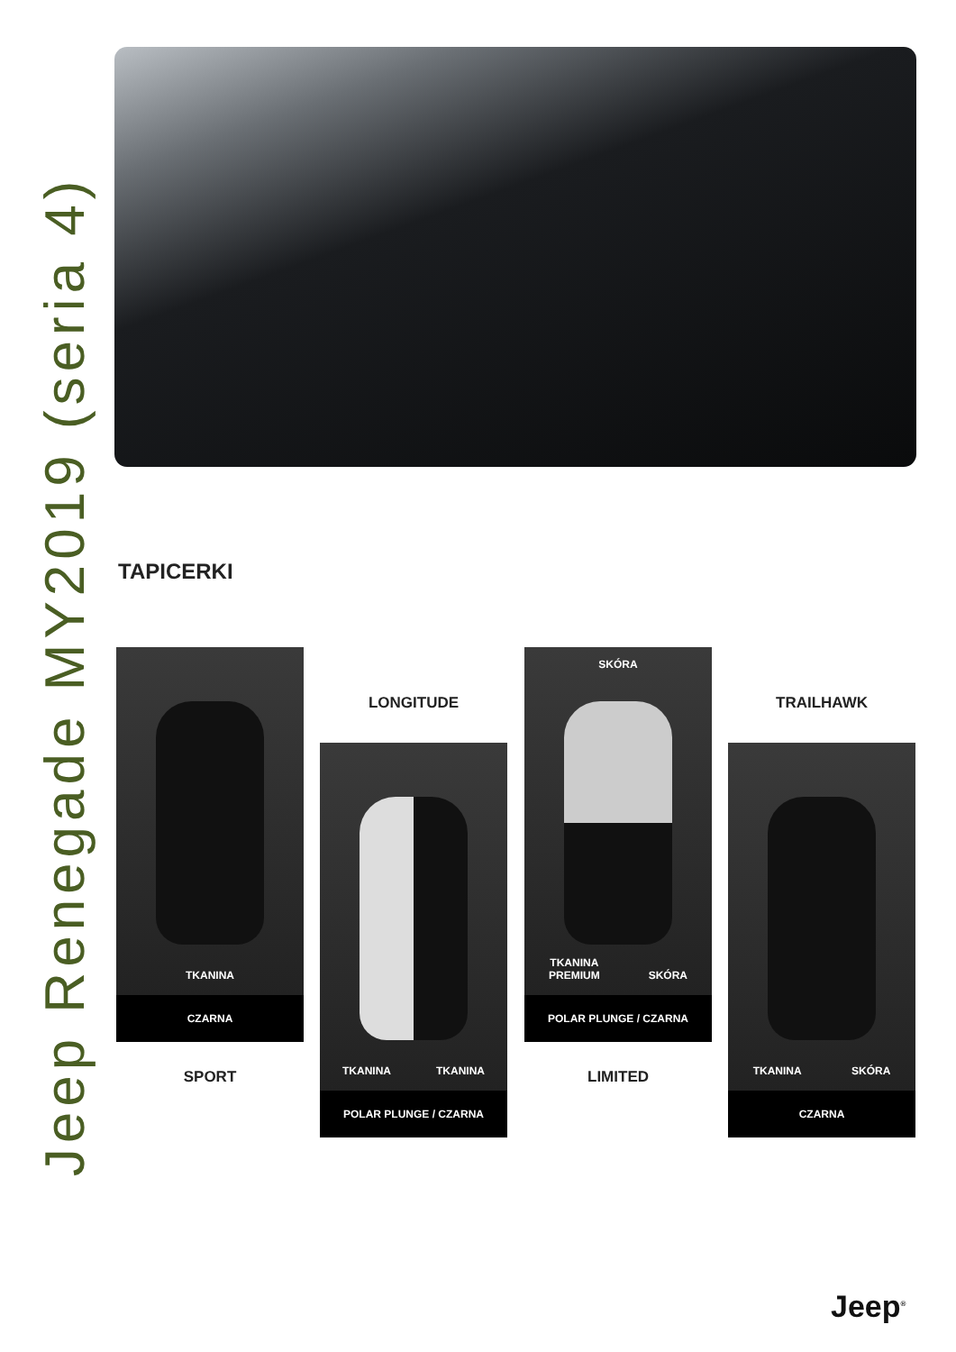Jeep Renegade MY2019 (seria 4)
TAPICERKI
TKANINA
CZARNA
SPORT
LONGITUDE
TKANINA TKANINA
POLAR PLUNGE / CZARNA
SKÓRA
TKANINA
PREMIUM SKÓRA
POLAR PLUNGE / CZARNA
LIMITED
TRAILHAWK
TKANINA SKÓRA
CZARNA
Jeep<sup>®</sup>